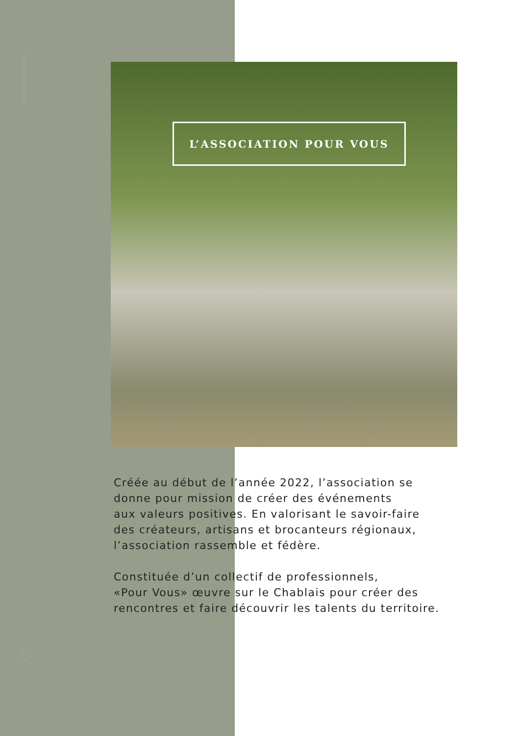Le Marché Bohème
p. 4
L’ASSOCIATION POUR VOUS
Créée au début de l’année 2022, l’association se
donne pour mission de créer des événements
aux valeurs positives. En valorisant le savoir-faire
des créateurs, artisans et brocanteurs régionaux,
l’association rassemble et fédère.
Constituée d’un collectif de professionnels,
«Pour Vous» œuvre sur le Chablais pour créer des
rencontres et faire découvrir les talents du territoire.